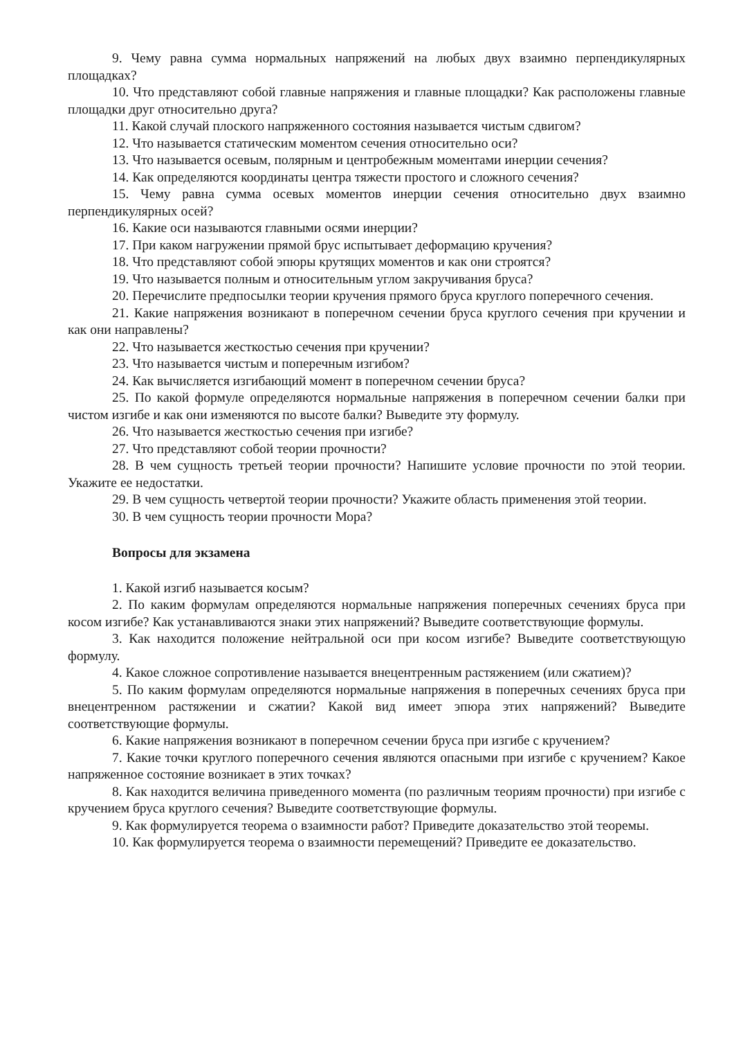9. Чему равна сумма нормальных напряжений на любых двух взаимно перпендикулярных площадках?
10. Что представляют собой главные напряжения и главные площадки? Как расположены главные площадки друг относительно друга?
11. Какой случай плоского напряженного состояния называется чистым сдвигом?
12. Что называется статическим моментом сечения относительно оси?
13. Что называется осевым, полярным и центробежным моментами инерции сечения?
14. Как определяются координаты центра тяжести простого и сложного сечения?
15. Чему равна сумма осевых моментов инерции сечения относительно двух взаимно перпендикулярных осей?
16. Какие оси называются главными осями инерции?
17. При каком нагружении прямой брус испытывает деформацию кручения?
18. Что представляют собой эпюры крутящих моментов и как они строятся?
19. Что называется полным и относительным углом закручивания бруса?
20. Перечислите предпосылки теории кручения прямого бруса круглого поперечного сечения.
21. Какие напряжения возникают в поперечном сечении бруса круглого сечения при кручении и как они направлены?
22. Что называется жесткостью сечения при кручении?
23. Что называется чистым и поперечным изгибом?
24. Как вычисляется изгибающий момент в поперечном сечении бруса?
25. По какой формуле определяются нормальные напряжения в поперечном сечении балки при чистом изгибе и как они изменяются по высоте балки? Выведите эту формулу.
26. Что называется жесткостью сечения при изгибе?
27. Что представляют собой теории прочности?
28. В чем сущность третьей теории прочности? Напишите условие прочности по этой теории. Укажите ее недостатки.
29. В чем сущность четвертой теории прочности? Укажите область применения этой теории.
30. В чем сущность теории прочности Мора?
Вопросы для экзамена
1. Какой изгиб называется косым?
2. По каким формулам определяются нормальные напряжения поперечных сечениях бруса при косом изгибе? Как устанавливаются знаки этих напряжений? Выведите соответствующие формулы.
3. Как находится положение нейтральной оси при косом изгибе? Выведите соответствующую формулу.
4. Какое сложное сопротивление называется внецентренным растяжением (или сжатием)?
5. По каким формулам определяются нормальные напряжения в поперечных сечениях бруса при внецентренном растяжении и сжатии? Какой вид имеет эпюра этих напряжений? Выведите соответствующие формулы.
6. Какие напряжения возникают в поперечном сечении бруса при изгибе с кручением?
7. Какие точки круглого поперечного сечения являются опасными при изгибе с кручением? Какое напряженное состояние возникает в этих точках?
8. Как находится величина приведенного момента (по различным теориям прочности) при изгибе с кручением бруса круглого сечения? Выведите соответствующие формулы.
9. Как формулируется теорема о взаимности работ? Приведите доказательство этой теоремы.
10. Как формулируется теорема о взаимности перемещений? Приведите ее доказательство.